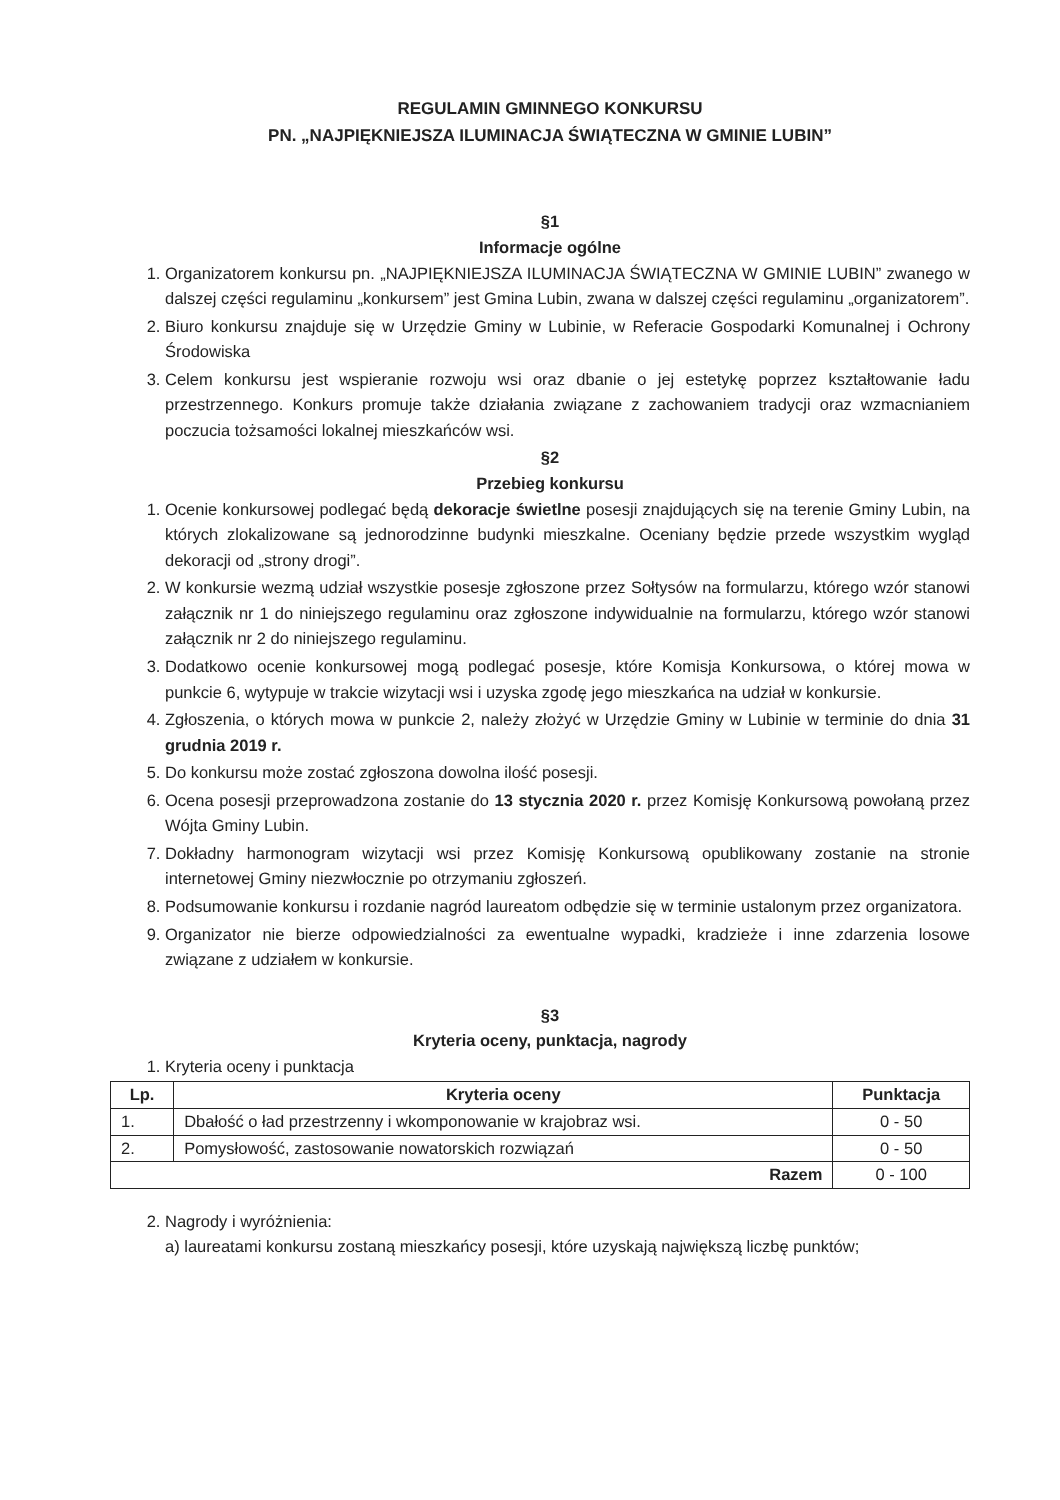REGULAMIN GMINNEGO KONKURSU
PN. „NAJPIĘKNIEJSZA ILUMINACJA ŚWIĄTECZNA W GMINIE LUBIN”
§1
Informacje ogólne
1. Organizatorem konkursu pn. „NAJPIĘKNIEJSZA ILUMINACJA ŚWIĄTECZNA W GMINIE LUBIN” zwanego w dalszej części regulaminu „konkursem” jest Gmina Lubin, zwana w dalszej części regulaminu „organizatorem”.
2. Biuro konkursu znajduje się w Urzędzie Gminy w Lubinie, w Referacie Gospodarki Komunalnej i Ochrony Środowiska
3. Celem konkursu jest wspieranie rozwoju wsi oraz dbanie o jej estetykę poprzez kształtowanie ładu przestrzennego. Konkurs promuje także działania związane z zachowaniem tradycji oraz wzmacnianiem poczucia tożsamości lokalnej mieszkańców wsi.
§2
Przebieg konkursu
1. Ocenie konkursowej podlegać będą dekoracje świetlne posesji znajdujących się na terenie Gminy Lubin, na których zlokalizowane są jednorodzinne budynki mieszkalne. Oceniany będzie przede wszystkim wygląd dekoracji od „strony drogi”.
2. W konkursie wezmą udział wszystkie posesje zgłoszone przez Sołtysów na formularzu, którego wzór stanowi załącznik nr 1 do niniejszego regulaminu oraz zgłoszone indywidualnie na formularzu, którego wzór stanowi załącznik nr 2 do niniejszego regulaminu.
3. Dodatkowo ocenie konkursowej mogą podlegać posesje, które Komisja Konkursowa, o której mowa w punkcie 6, wytypuje w trakcie wizytacji wsi i uzyska zgodę jego mieszkańca na udział w konkursie.
4. Zgłoszenia, o których mowa w punkcie 2, należy złożyć w Urzędzie Gminy w Lubinie w terminie do dnia 31 grudnia 2019 r.
5. Do konkursu może zostać zgłoszona dowolna ilość posesji.
6. Ocena posesji przeprowadzona zostanie do 13 stycznia 2020 r. przez Komisję Konkursową powołaną przez Wójta Gminy Lubin.
7. Dokładny harmonogram wizytacji wsi przez Komisję Konkursową opublikowany zostanie na stronie internetowej Gminy niezwłocznie po otrzymaniu zgłoszeń.
8. Podsumowanie konkursu i rozdanie nagród laureatom odbędzie się w terminie ustalonym przez organizatora.
9. Organizator nie bierze odpowiedzialności za ewentualne wypadki, kradzieże i inne zdarzenia losowe związane z udziałem w konkursie.
§3
Kryteria oceny, punktacja, nagrody
1. Kryteria oceny i punktacja
| Lp. | Kryteria oceny | Punktacja |
| --- | --- | --- |
| 1. | Dbałość o ład przestrzenny i wkomponowanie w krajobraz wsi. | 0 - 50 |
| 2. | Pomysłowość, zastosowanie nowatorskich rozwiązań | 0 - 50 |
| Razem | | 0 - 100 |
2. Nagrody i wyróżnienia:
a) laureatami konkursu zostaną mieszkańcy posesji, które uzyskają największą liczbę punktów;